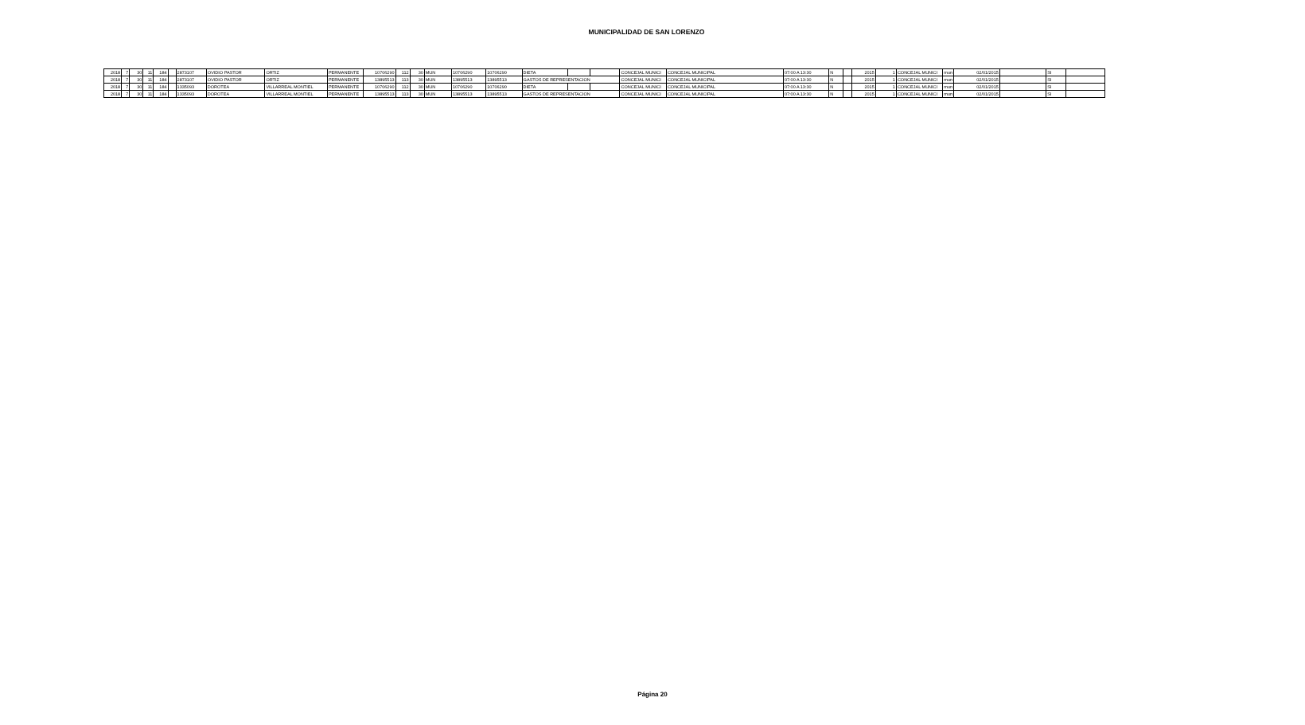MUNICIPALIDAD DE SAN LORENZO
| 2018 | 7 | 30 | 11 | 184 | | 2873107 | OVIDIO PASTOR | ORTIZ | PERMANENTE | 10706290 | 112 | 30 | MUN | 10706290 | 10706290 | DIETA | | | CONCEJAL MUNICI | CONCEJAL MUNICIPAL | 07:00 A 13:30 | N | | 2015 | 1 | CONCEJAL MUNICI | mun | 02/01/2015 | | SI | |
| 2018 | 7 | 30 | 11 | 184 | | 2873107 | OVIDIO PASTOR | ORTIZ | PERMANENTE | 13895513 | 113 | 30 | MUN | 13895513 | 13895513 | GASTOS DE REPRESENTACION | | | CONCEJAL MUNICI | CONCEJAL MUNICIPAL | 07:00 A 13:30 | N | | 2015 | 1 | CONCEJAL MUNICI | mun | 02/01/2015 | | SI | |
| 2018 | 7 | 30 | 11 | 184 | | 1335093 | DOROTEA | VILLARREAL MONTIEL | PERMANENTE | 10706290 | 112 | 30 | MUN | 10706290 | 10706290 | DIETA | | | CONCEJAL MUNICI | CONCEJAL MUNICIPAL | 07:00 A 13:30 | N | | 2015 | 1 | CONCEJAL MUNICI | mun | 02/01/2015 | | SI | |
| 2018 | 7 | 30 | 11 | 184 | | 1335093 | DOROTEA | VILLARREAL MONTIEL | PERMANENTE | 13895513 | 113 | 30 | MUN | 13895513 | 13895513 | GASTOS DE REPRESENTACION | | | CONCEJAL MUNICI | CONCEJAL MUNICIPAL | 07:00 A 13:30 | N | | 2015 | 1 | CONCEJAL MUNICI | mun | 02/01/2015 | | SI | |
Página 20